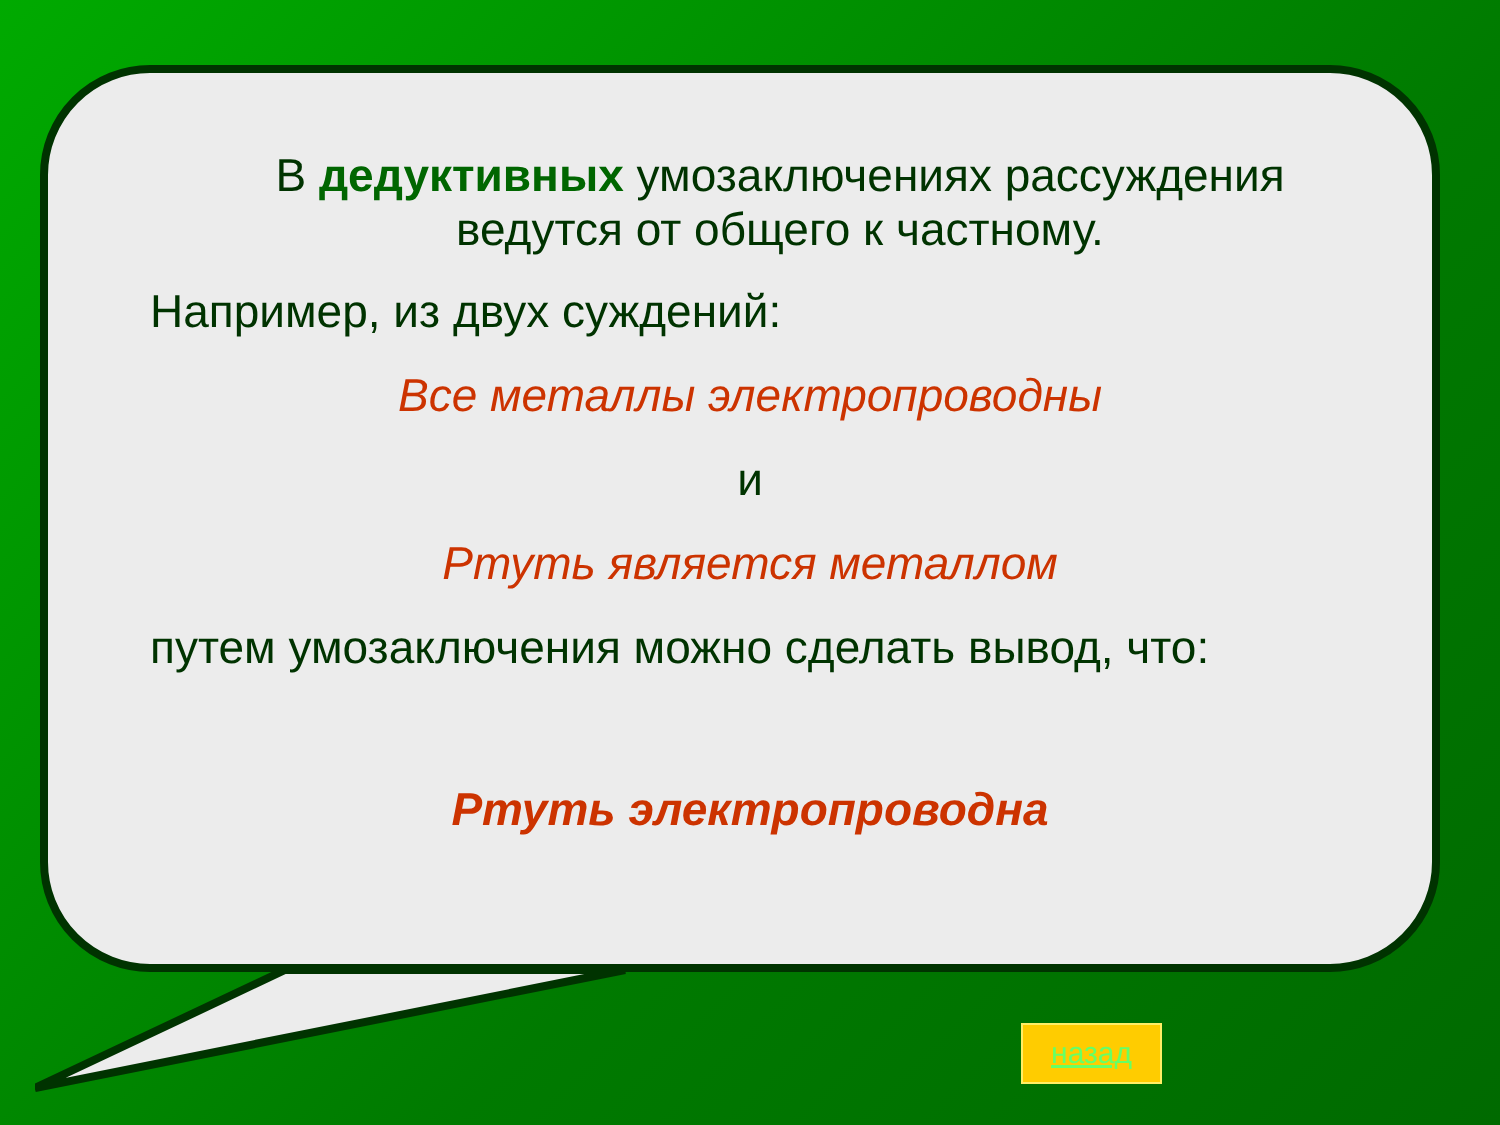В дедуктивных умозаключениях рассуждения ведутся от общего к частному.
Например, из двух суждений:
Все металлы электропроводны
и
Ртуть является металлом
путем умозаключения можно сделать вывод, что:
Ртуть электропроводна
назад